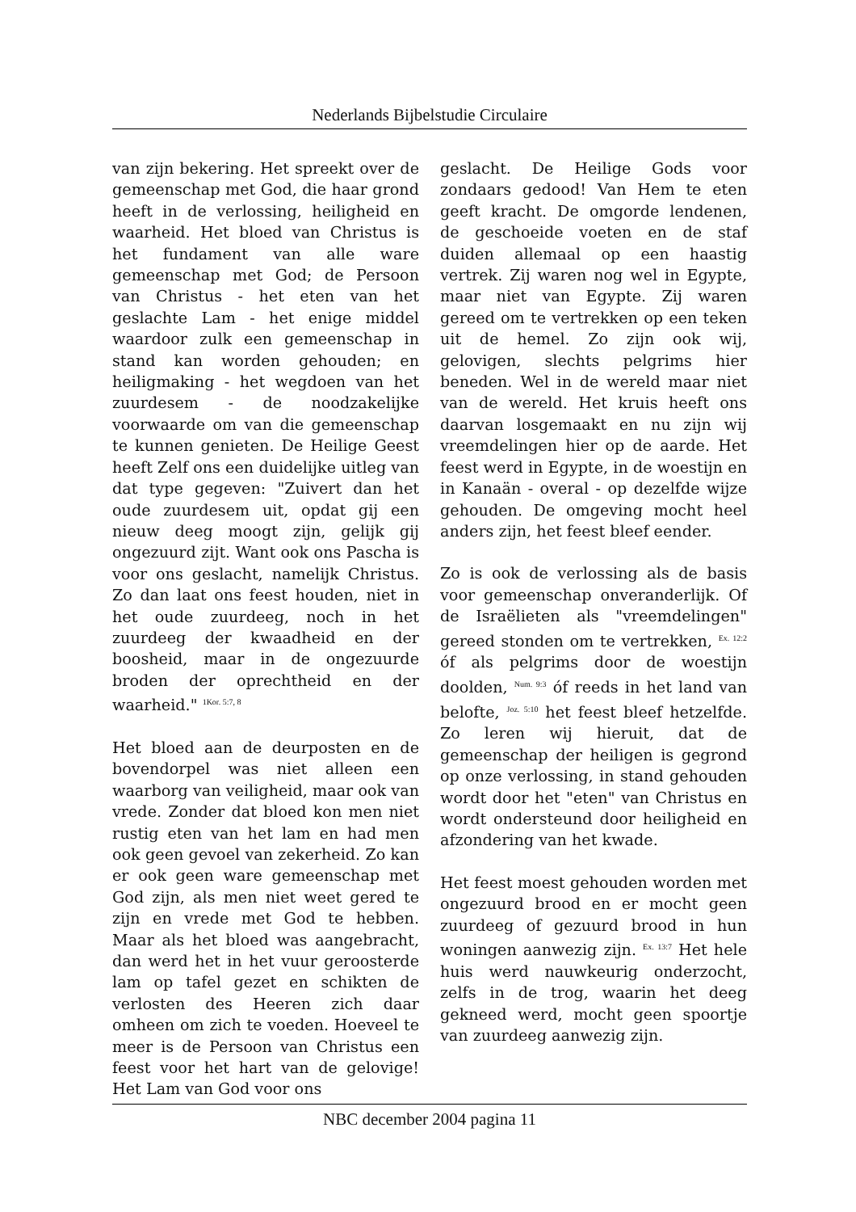Nederlands Bijbelstudie Circulaire
van zijn bekering. Het spreekt over de gemeenschap met God, die haar grond heeft in de verlossing, heiligheid en waarheid. Het bloed van Christus is het fundament van alle ware gemeenschap met God; de Persoon van Christus - het eten van het geslachte Lam - het enige middel waardoor zulk een gemeenschap in stand kan worden gehouden; en heiligmaking - het wegdoen van het zuurdesem - de noodzakelijke voorwaarde om van die gemeenschap te kunnen genieten. De Heilige Geest heeft Zelf ons een duidelijke uitleg van dat type gegeven: "Zuivert dan het oude zuurdesem uit, opdat gij een nieuw deeg moogt zijn, gelijk gij ongezuurd zijt. Want ook ons Pascha is voor ons geslacht, namelijk Christus. Zo dan laat ons feest houden, niet in het oude zuurdeeg, noch in het zuurdeeg der kwaadheid en der boosheid, maar in de ongezuurde broden der oprechtheid en der waarheid." <sup>1Kor. 5:7, 8</sup>
Het bloed aan de deurposten en de bovendorpel was niet alleen een waarborg van veiligheid, maar ook van vrede. Zonder dat bloed kon men niet rustig eten van het lam en had men ook geen gevoel van zekerheid. Zo kan er ook geen ware gemeenschap met God zijn, als men niet weet gered te zijn en vrede met God te hebben. Maar als het bloed was aangebracht, dan werd het in het vuur geroosterde lam op tafel gezet en schikten de verlosten des Heeren zich daar omheen om zich te voeden. Hoeveel te meer is de Persoon van Christus een feest voor het hart van de gelovige! Het Lam van God voor ons
geslacht. De Heilige Gods voor zondaars gedood! Van Hem te eten geeft kracht. De omgorde lendenen, de geschoeide voeten en de staf duiden allemaal op een haastig vertrek. Zij waren nog wel in Egypte, maar niet van Egypte. Zij waren gereed om te vertrekken op een teken uit de hemel. Zo zijn ook wij, gelovigen, slechts pelgrims hier beneden. Wel in de wereld maar niet van de wereld. Het kruis heeft ons daarvan losgemaakt en nu zijn wij vreemdelingen hier op de aarde. Het feest werd in Egypte, in de woestijn en in Kanaän - overal - op dezelfde wijze gehouden. De omgeving mocht heel anders zijn, het feest bleef eender.
Zo is ook de verlossing als de basis voor gemeenschap onveranderlijk. Of de Israëlieten als "vreemdelingen" gereed stonden om te vertrekken, <sup>Ex. 12:2</sup> óf als pelgrims door de woestijn doolden, <sup>Num. 9:3</sup> óf reeds in het land van belofte, <sup>Joz. 5:10</sup> het feest bleef hetzelfde. Zo leren wij hieruit, dat de gemeenschap der heiligen is gegrond op onze verlossing, in stand gehouden wordt door het "eten" van Christus en wordt ondersteund door heiligheid en afzondering van het kwade.
Het feest moest gehouden worden met ongezuurd brood en er mocht geen zuurdeeg of gezuurd brood in hun woningen aanwezig zijn. <sup>Ex. 13:7</sup> Het hele huis werd nauwkeurig onderzocht, zelfs in de trog, waarin het deeg gekneed werd, mocht geen spoortje van zuurdeeg aanwezig zijn.
NBC december 2004 pagina 11